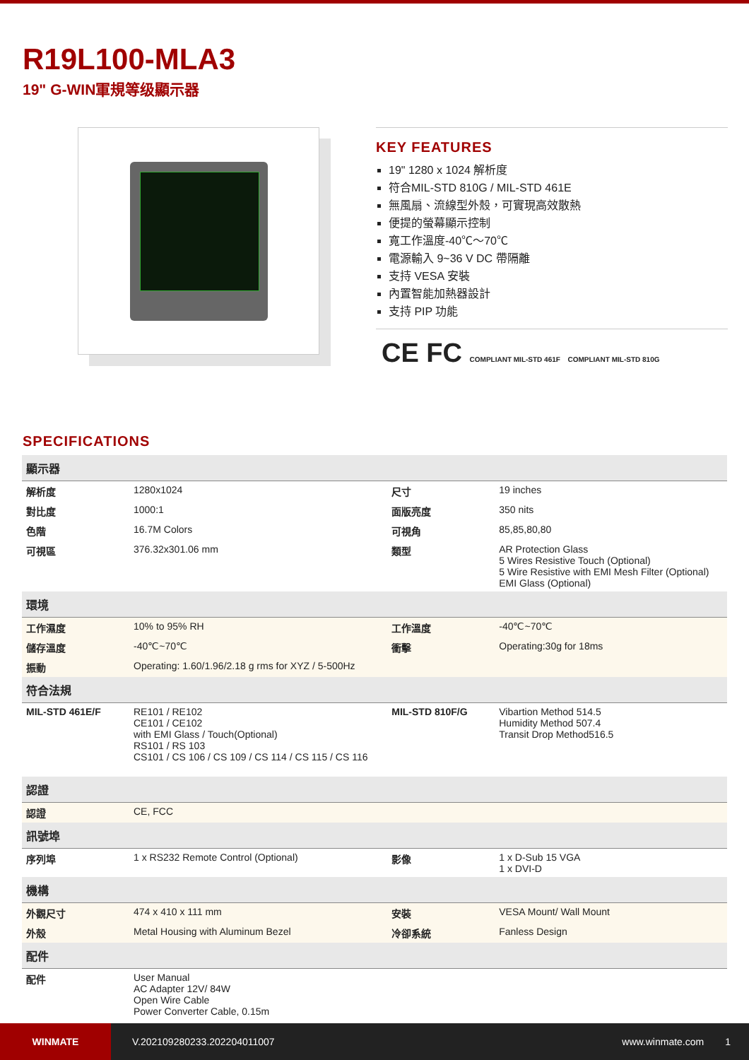R19L100-MLA3
19" G-WIN軍規等级顯示器
KEY FEATURES
19" 1280 x 1024 解析度
符合MIL-STD 810G / MIL-STD 461E
無風扇、流線型外殼，可實現高效散熱
便提的螢幕顯示控制
寬工作溫度-40℃～70℃
電源輸入 9~36 V DC 帶隔離
支持 VESA 安裝
內置智能加熱器設計
支持 PIP 功能
CE FC COMPLIANT MIL-STD 461F COMPLIANT MIL-STD 810G
SPECIFICATIONS
| 顯示器 | | | |
| --- | --- | --- | --- |
| 解析度 | 1280x1024 | 尺寸 | 19 inches |
| 對比度 | 1000:1 | 面版亮度 | 350 nits |
| 色階 | 16.7M Colors | 可視角 | 85,85,80,80 |
| 可視區 | 376.32x301.06 mm | 類型 | AR Protection Glass 5 Wires Resistive Touch (Optional) 5 Wire Resistive with EMI Mesh Filter (Optional) EMI Glass (Optional) |
| 環境 | | | |
| 工作濕度 | 10% to 95% RH | 工作溫度 | -40℃~70℃ |
| 儲存溫度 | -40℃~70℃ | 衝擊 | Operating:30g for 18ms |
| 振動 | Operating: 1.60/1.96/2.18 g rms for XYZ / 5-500Hz | | |
| 符合法規 | | | |
| MIL-STD 461E/F | RE101 / RE102 CE101 / CE102 with EMI Glass / Touch(Optional) RS101 / RS 103 CS101 / CS 106 / CS 109 / CS 114 / CS 115 / CS 116 | MIL-STD 810F/G | Vibartion Method 514.5 Humidity Method 507.4 Transit Drop Method516.5 |
| 認證 | | | |
| 認證 | CE, FCC | | |
| 訊號埠 | | | |
| 序列埠 | 1 x RS232 Remote Control (Optional) | 影像 | 1 x D-Sub 15 VGA 1 x DVI-D |
| 機構 | | | |
| 外觀尺寸 | 474 x 410 x 111 mm | 安裝 | VESA Mount/ Wall Mount |
| 外殼 | Metal Housing with Aluminum Bezel | 冷卻系統 | Fanless Design |
| 配件 | | | |
| 配件 | User Manual AC Adapter 12V/ 84W Open Wire Cable Power Converter Cable, 0.15m | | |
WINMATE
V.202109280233.202204011007 www.winmate.com 1